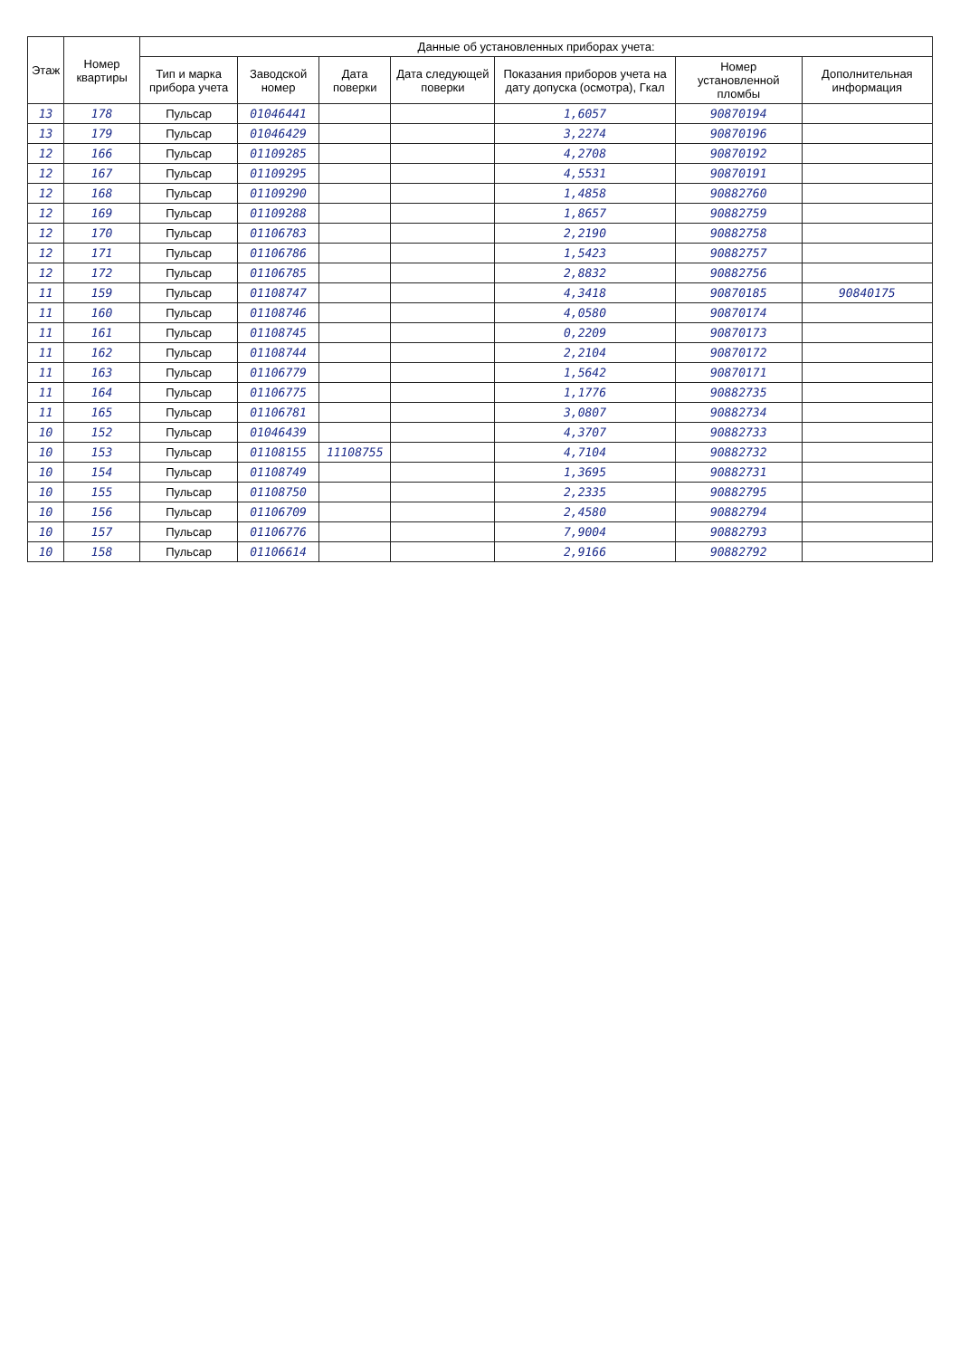| Этаж | Номер квартиры | Данные об установленных приборах учета: | | | | | | |
| --- | --- | --- | --- | --- | --- | --- | --- | --- |
| | | Тип и марка прибора учета | Заводской номер | Дата поверки | Дата следующей поверки | Показания приборов учета на дату допуска (осмотра), Гкал | Номер установленной пломбы | Дополнительная информация |
| 13 | 178 | Пульсар | 01046441 | | | 1,6057 | 90870194 | |
| 13 | 179 | Пульсар | 01046429 | | | 3,2274 | 90870196 | |
| 12 | 166 | Пульсар | 01109285 | | | 4,2708 | 90870192 | |
| 12 | 167 | Пульсар | 01109295 | | | 4,5531 | 90870191 | |
| 12 | 168 | Пульсар | 01109290 | | | 1,4858 | 90882760 | |
| 12 | 169 | Пульсар | 01109288 | | | 1,8657 | 90882759 | |
| 12 | 170 | Пульсар | 01106783 | | | 2,2190 | 90882758 | |
| 12 | 171 | Пульсар | 01106786 | | | 1,5423 | 90882757 | |
| 12 | 172 | Пульсар | 01106785 | | | 2,8832 | 90882756 | |
| 11 | 159 | Пульсар | 01108747 | | | 4,3418 | 90870185 | 90840175 |
| 11 | 160 | Пульсар | 01108746 | | | 4,0580 | 90870174 | |
| 11 | 161 | Пульсар | 01108745 | | | 0,2209 | 90870173 | |
| 11 | 162 | Пульсар | 01108744 | | | 2,2104 | 90870172 | |
| 11 | 163 | Пульсар | 01106779 | | | 1,5642 | 90870171 | |
| 11 | 164 | Пульсар | 01106775 | | | 1,1776 | 90882735 | |
| 11 | 165 | Пульсар | 01106781 | | | 3,0807 | 90882734 | |
| 10 | 152 | Пульсар | 01046439 | | | 4,3707 | 90882733 | |
| 10 | 153 | Пульсар | 01108155 | 11108755 | | 4,7104 | 90882732 | |
| 10 | 154 | Пульсар | 01108749 | | | 1,3695 | 90882731 | |
| 10 | 155 | Пульсар | 01108750 | | | 2,2335 | 90882795 | |
| 10 | 156 | Пульсар | 01106709 | | | 2,4580 | 90882794 | |
| 10 | 157 | Пульсар | 01106776 | | | 7,9004 | 90882793 | |
| 10 | 158 | Пульсар | 01106614 | | | 2,9166 | 90882792 | |